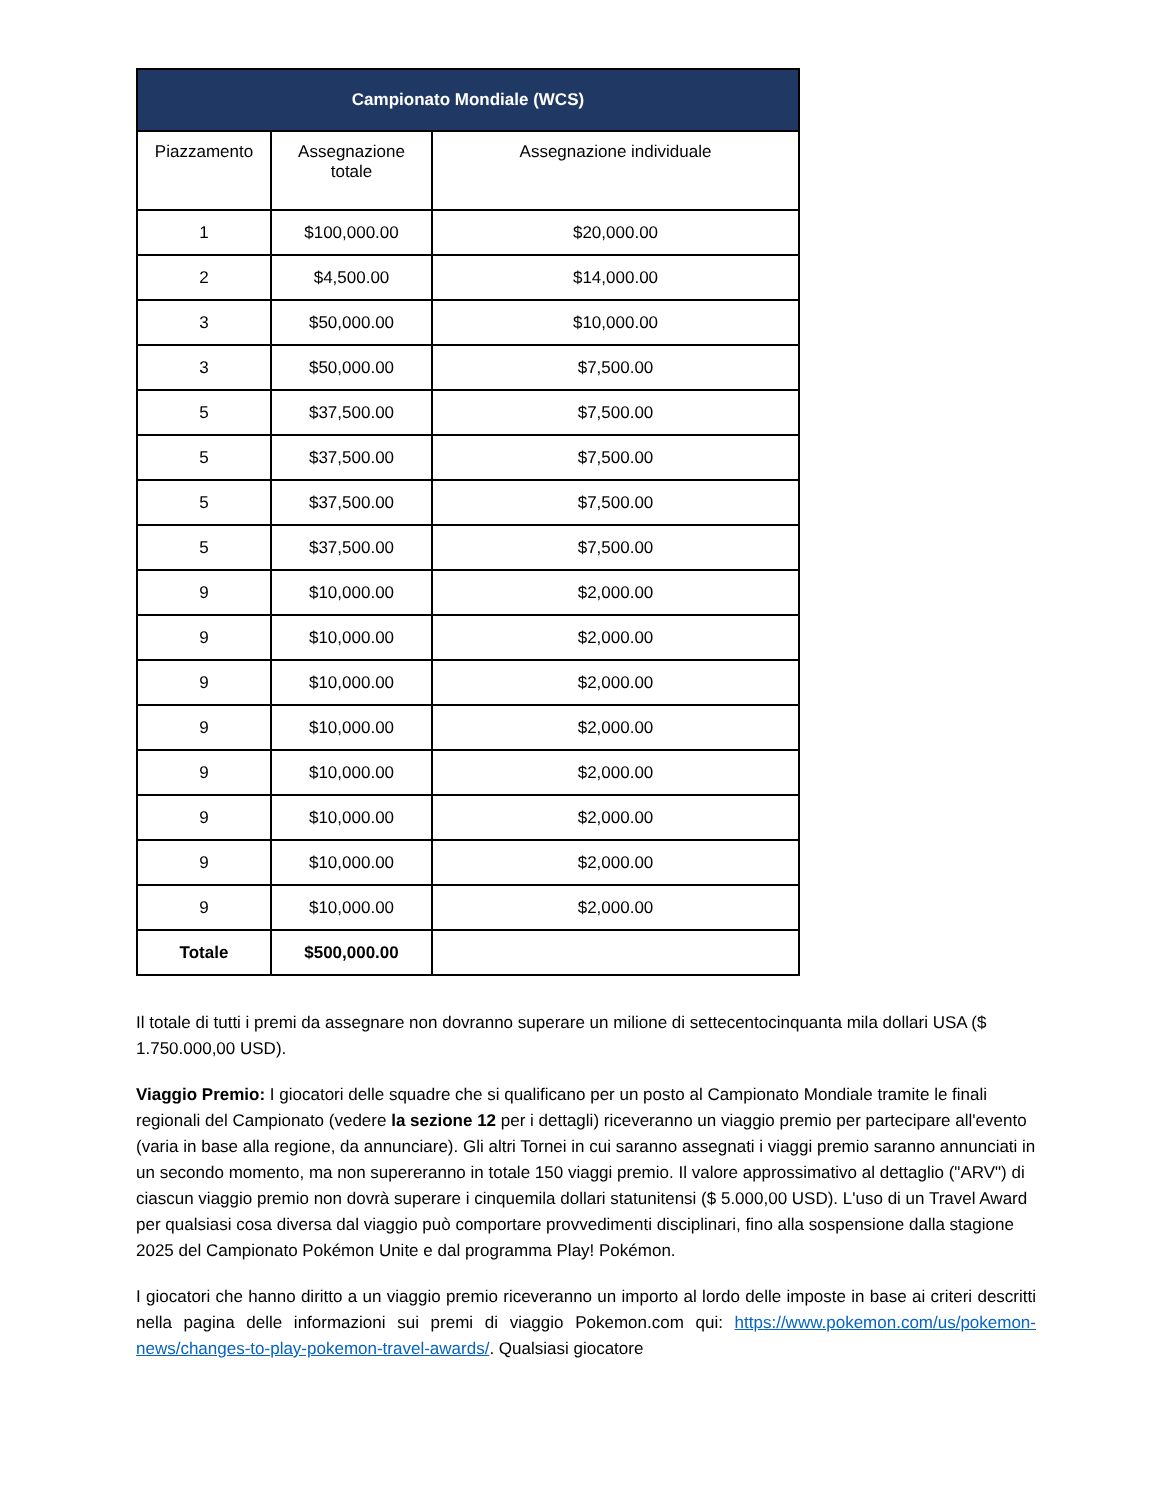| Campionato Mondiale (WCS) | | |
| --- | --- | --- |
| Piazzamento | Assegnazione totale | Assegnazione individuale |
| 1 | $100,000.00 | $20,000.00 |
| 2 | $4,500.00 | $14,000.00 |
| 3 | $50,000.00 | $10,000.00 |
| 3 | $50,000.00 | $7,500.00 |
| 5 | $37,500.00 | $7,500.00 |
| 5 | $37,500.00 | $7,500.00 |
| 5 | $37,500.00 | $7,500.00 |
| 5 | $37,500.00 | $7,500.00 |
| 9 | $10,000.00 | $2,000.00 |
| 9 | $10,000.00 | $2,000.00 |
| 9 | $10,000.00 | $2,000.00 |
| 9 | $10,000.00 | $2,000.00 |
| 9 | $10,000.00 | $2,000.00 |
| 9 | $10,000.00 | $2,000.00 |
| 9 | $10,000.00 | $2,000.00 |
| 9 | $10,000.00 | $2,000.00 |
| Totale | $500,000.00 | |
Il totale di tutti i premi da assegnare non dovranno superare un milione di settecentocinquanta mila dollari USA ($ 1.750.000,00 USD).
Viaggio Premio: I giocatori delle squadre che si qualificano per un posto al Campionato Mondiale tramite le finali regionali del Campionato (vedere la sezione 12 per i dettagli) riceveranno un viaggio premio per partecipare all'evento (varia in base alla regione, da annunciare). Gli altri Tornei in cui saranno assegnati i viaggi premio saranno annunciati in un secondo momento, ma non supereranno in totale 150 viaggi premio. Il valore approssimativo al dettaglio ("ARV") di ciascun viaggio premio non dovrà superare i cinquemila dollari statunitensi ($ 5.000,00 USD). L'uso di un Travel Award per qualsiasi cosa diversa dal viaggio può comportare provvedimenti disciplinari, fino alla sospensione dalla stagione 2025 del Campionato Pokémon Unite e dal programma Play! Pokémon.
I giocatori che hanno diritto a un viaggio premio riceveranno un importo al lordo delle imposte in base ai criteri descritti nella pagina delle informazioni sui premi di viaggio Pokemon.com qui: https://www.pokemon.com/us/pokemon-news/changes-to-play-pokemon-travel-awards/. Qualsiasi giocatore